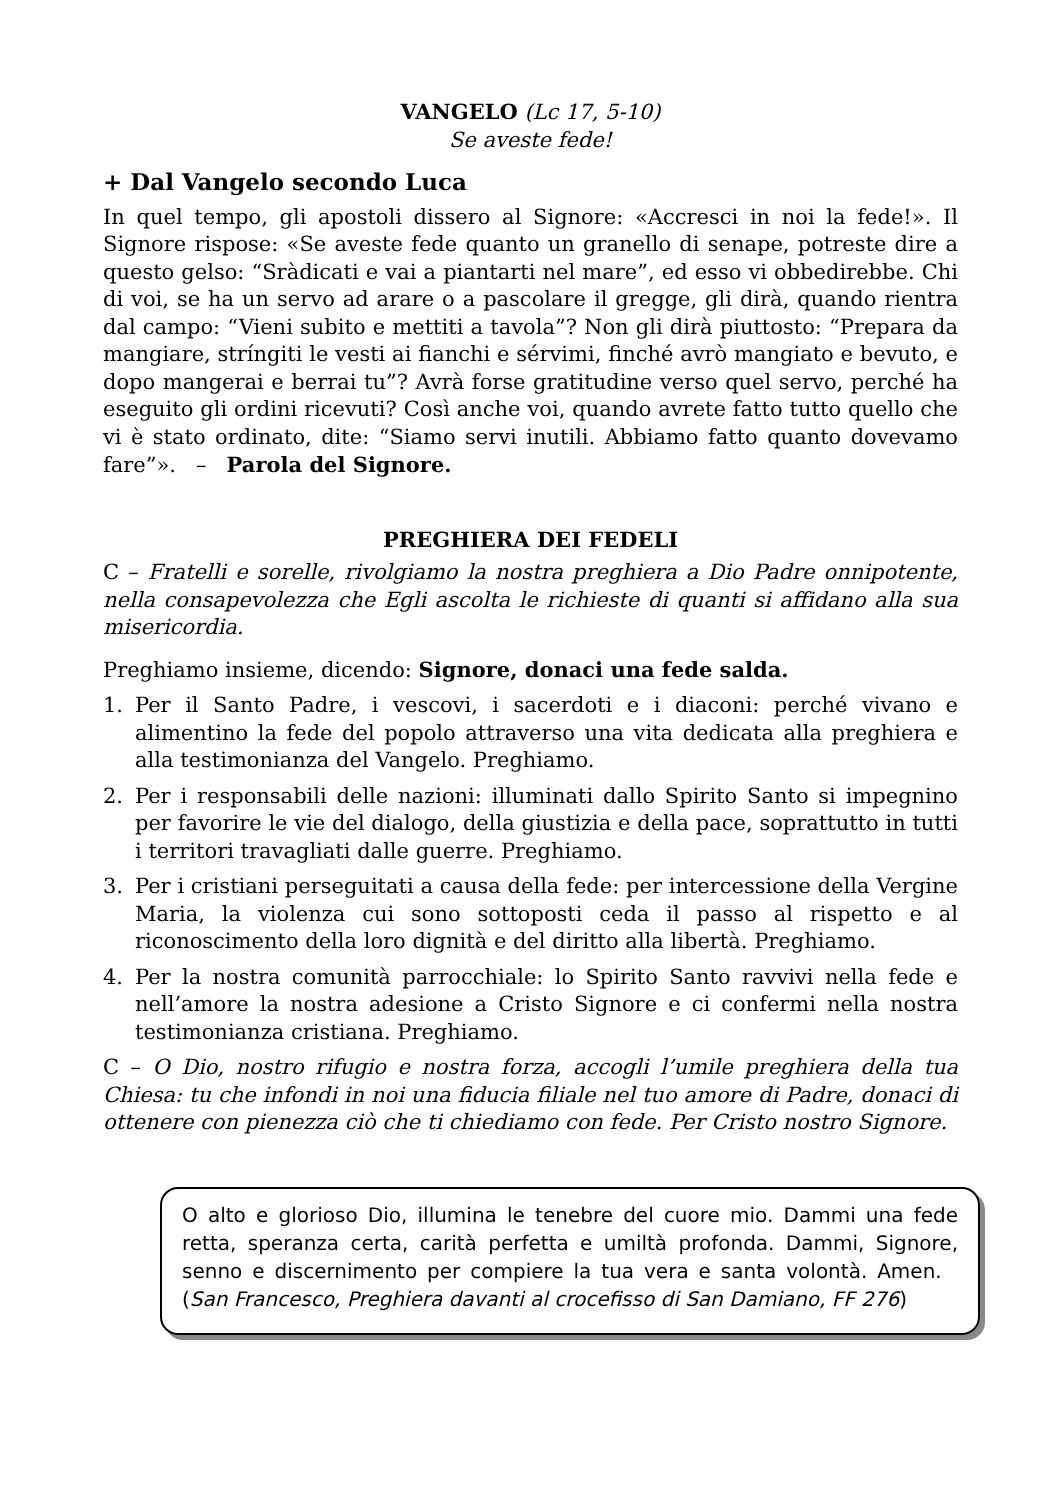VANGELO (Lc 17, 5-10)
Se aveste fede!
+ Dal Vangelo secondo Luca
In quel tempo, gli apostoli dissero al Signore: «Accresci in noi la fede!». Il Signore rispose: «Se aveste fede quanto un granello di senape, potreste dire a questo gelso: “Sràdicati e vai a piantarti nel mare”, ed esso vi obbedirebbe. Chi di voi, se ha un servo ad arare o a pascolare il gregge, gli dirà, quando rientra dal campo: “Vieni subito e mettiti a tavola”? Non gli dirà piuttosto: “Prepara da mangiare, stríngiti le vesti ai fianchi e sérvimi, finché avrò mangiato e bevuto, e dopo mangerai e berrai tu”? Avrà forse gratitudine verso quel servo, perché ha eseguito gli ordini ricevuti? Così anche voi, quando avrete fatto tutto quello che vi è stato ordinato, dite: “Siamo servi inutili. Abbiamo fatto quanto dovevamo fare”». – Parola del Signore.
PREGHIERA DEI FEDELI
C – Fratelli e sorelle, rivolgiamo la nostra preghiera a Dio Padre onnipotente, nella consapevolezza che Egli ascolta le richieste di quanti si affidano alla sua misericordia.
Preghiamo insieme, dicendo: Signore, donaci una fede salda.
1. Per il Santo Padre, i vescovi, i sacerdoti e i diaconi: perché vivano e alimentino la fede del popolo attraverso una vita dedicata alla preghiera e alla testimonianza del Vangelo. Preghiamo.
2. Per i responsabili delle nazioni: illuminati dallo Spirito Santo si impegnino per favorire le vie del dialogo, della giustizia e della pace, soprattutto in tutti i territori travagliati dalle guerre. Preghiamo.
3. Per i cristiani perseguitati a causa della fede: per intercessione della Vergine Maria, la violenza cui sono sottoposti ceda il passo al rispetto e al riconoscimento della loro dignità e del diritto alla libertà. Preghiamo.
4. Per la nostra comunità parrocchiale: lo Spirito Santo ravvivi nella fede e nell’amore la nostra adesione a Cristo Signore e ci confermi nella nostra testimonianza cristiana. Preghiamo.
C – O Dio, nostro rifugio e nostra forza, accogli l’umile preghiera della tua Chiesa: tu che infondi in noi una fiducia filiale nel tuo amore di Padre, donaci di ottenere con pienezza ciò che ti chiediamo con fede. Per Cristo nostro Signore.
O alto e glorioso Dio, illumina le tenebre del cuore mio. Dammi una fede retta, speranza certa, carità perfetta e umiltà profonda. Dammi, Signore, senno e discernimento per compiere la tua vera e santa volontà. Amen. (San Francesco, Preghiera davanti al crocefisso di San Damiano, FF 276)